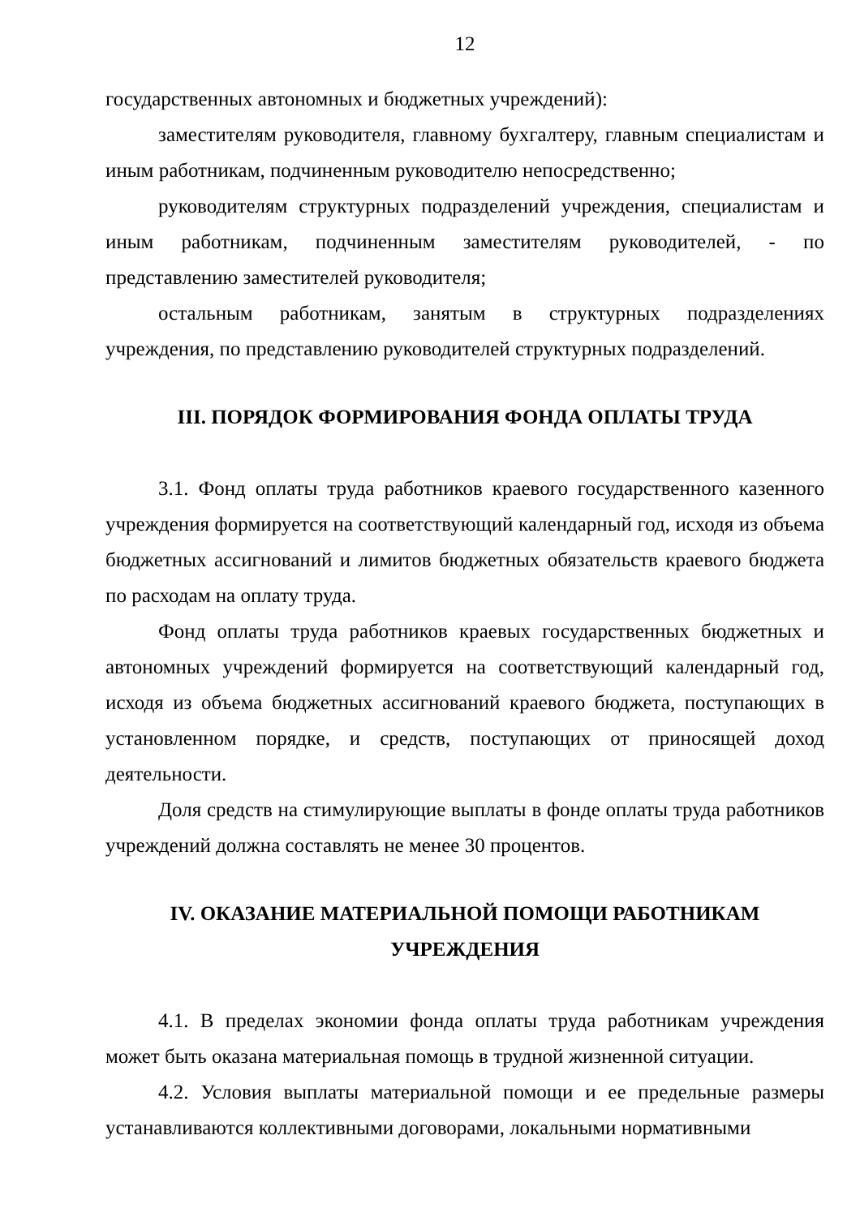12
государственных автономных и бюджетных учреждений):
заместителям руководителя, главному бухгалтеру, главным специалистам и иным работникам, подчиненным руководителю непосредственно;
руководителям структурных подразделений учреждения, специалистам и иным работникам, подчиненным заместителям руководителей, - по представлению заместителей руководителя;
остальным работникам, занятым в структурных подразделениях учреждения, по представлению руководителей структурных подразделений.
III. ПОРЯДОК ФОРМИРОВАНИЯ ФОНДА ОПЛАТЫ ТРУДА
3.1. Фонд оплаты труда работников краевого государственного казенного учреждения формируется на соответствующий календарный год, исходя из объема бюджетных ассигнований и лимитов бюджетных обязательств краевого бюджета по расходам на оплату труда.
Фонд оплаты труда работников краевых государственных бюджетных и автономных учреждений формируется на соответствующий календарный год, исходя из объема бюджетных ассигнований краевого бюджета, поступающих в установленном порядке, и средств, поступающих от приносящей доход деятельности.
Доля средств на стимулирующие выплаты в фонде оплаты труда работников учреждений должна составлять не менее 30 процентов.
IV. ОКАЗАНИЕ МАТЕРИАЛЬНОЙ ПОМОЩИ РАБОТНИКАМ
УЧРЕЖДЕНИЯ
4.1. В пределах экономии фонда оплаты труда работникам учреждения может быть оказана материальная помощь в трудной жизненной ситуации.
4.2. Условия выплаты материальной помощи и ее предельные размеры устанавливаются коллективными договорами, локальными нормативными